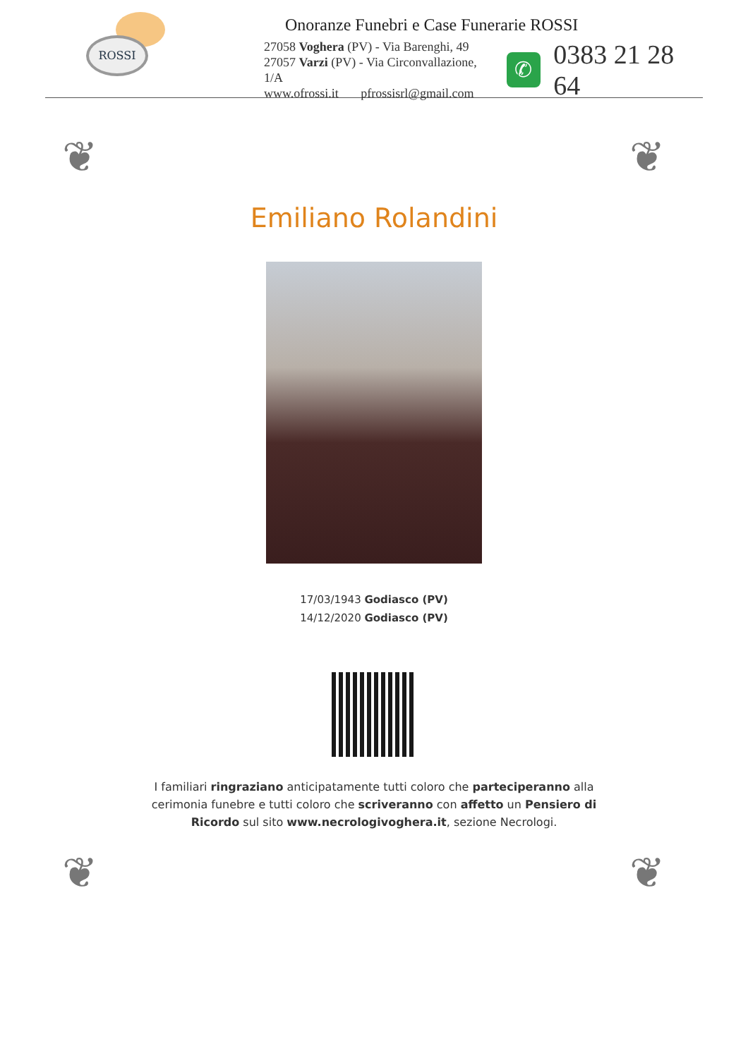ROSSI
Onoranze Funebri e Case Funerarie ROSSI
27058 Voghera (PV) - Via Barenghi, 49
27057 Varzi (PV) - Via Circonvallazione, 1/A
www.ofrossi.it pfrossisrl@gmail.com
✆
0383 21 28 64
❦ ❦
Emiliano Rolandini
17/03/1943 Godiasco (PV)
14/12/2020 Godiasco (PV)
I familiari ringraziano anticipatamente tutti coloro che parteciperanno alla cerimonia funebre e tutti coloro che scriveranno con affetto un Pensiero di Ricordo sul sito www.necrologivoghera.it, sezione Necrologi.
❦ ❦